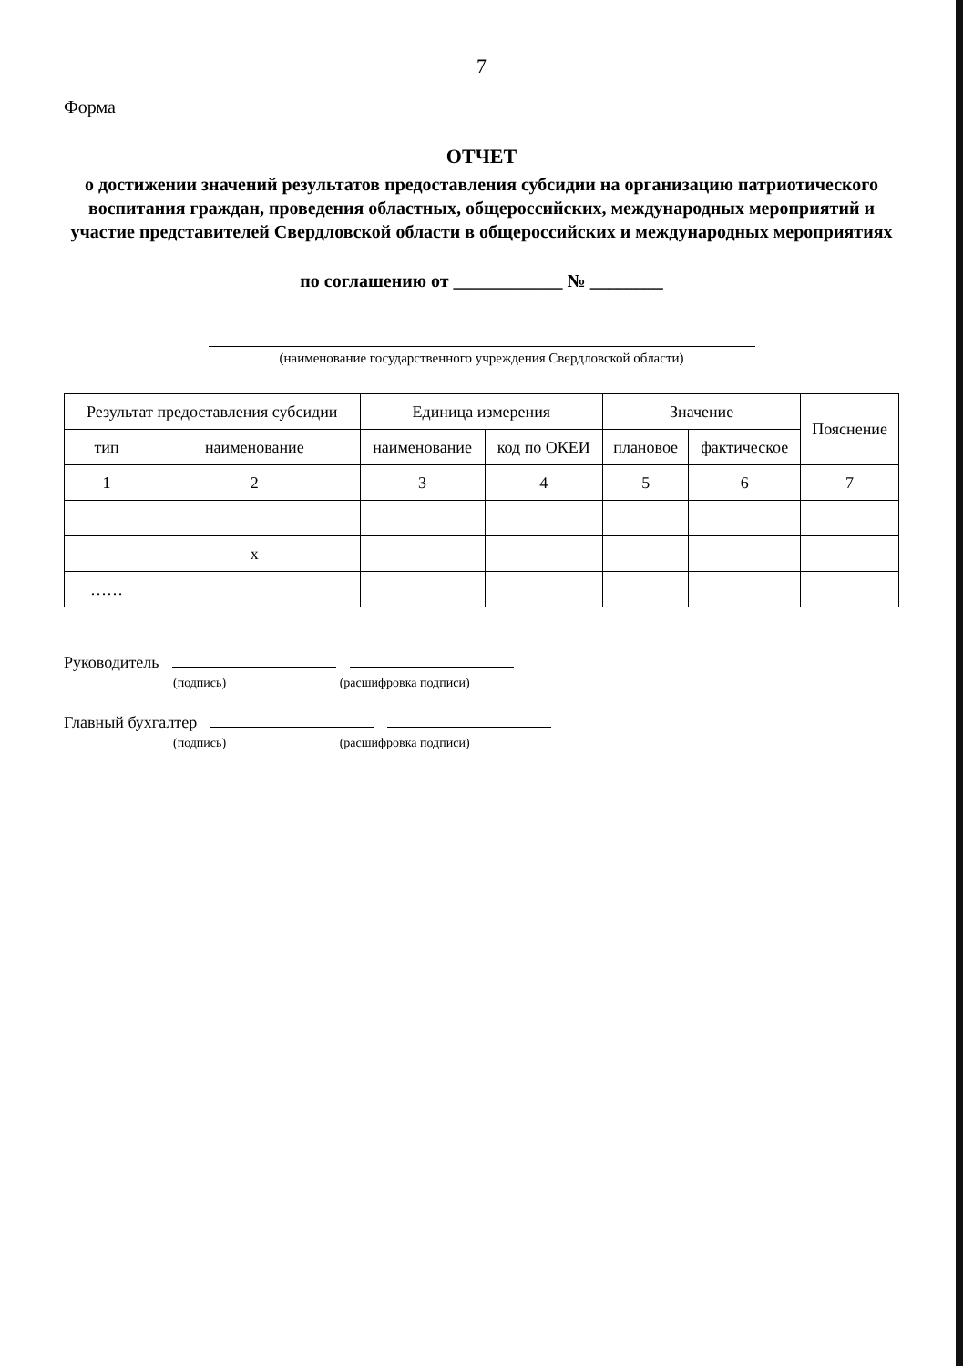7
Форма
ОТЧЕТ
о достижении значений результатов предоставления субсидии на организацию патриотического воспитания граждан, проведения областных, общероссийских, международных мероприятий и участие представителей Свердловской области в общероссийских и международных мероприятиях
по соглашению от ____________ № ________
(наименование государственного учреждения Свердловской области)
| Результат предоставления субсидии | | Единица измерения | | Значение | | Пояснение |
| --- | --- | --- | --- | --- | --- | --- |
| тип | наименование | наименование | код по ОКЕИ | плановое | фактическое | |
| 1 | 2 | 3 | 4 | 5 | 6 | 7 |
| | x | | | | | |
| …… | | | | | | |
Руководитель
(подпись) (расшифровка подписи)
Главный бухгалтер
(подпись) (расшифровка подписи)